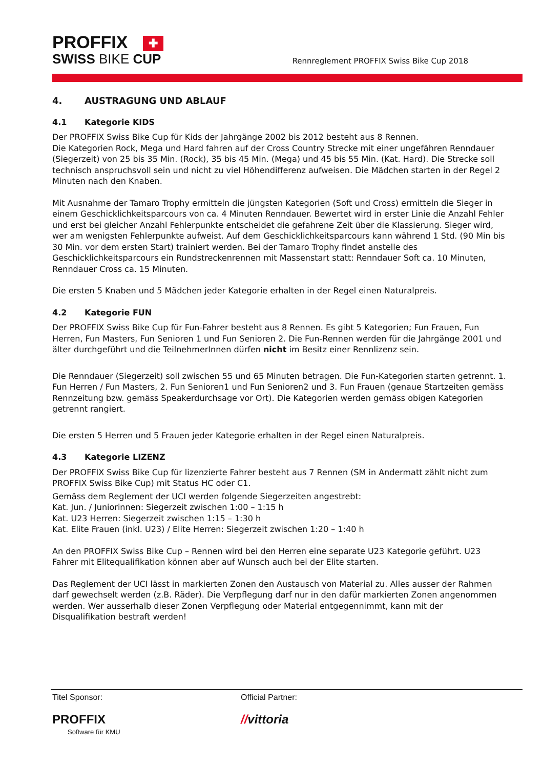PROFFIX ✚
SWISS BIKE CUP
Rennreglement PROFFIX Swiss Bike Cup 2018
4. AUSTRAGUNG UND ABLAUF
4.1 Kategorie KIDS
Der PROFFIX Swiss Bike Cup für Kids der Jahrgänge 2002 bis 2012 besteht aus 8 Rennen.
Die Kategorien Rock, Mega und Hard fahren auf der Cross Country Strecke mit einer ungefähren Renndauer (Siegerzeit) von 25 bis 35 Min. (Rock), 35 bis 45 Min. (Mega) und 45 bis 55 Min. (Kat. Hard). Die Strecke soll technisch anspruchsvoll sein und nicht zu viel Höhendifferenz aufweisen. Die Mädchen starten in der Regel 2 Minuten nach den Knaben.
Mit Ausnahme der Tamaro Trophy ermitteln die jüngsten Kategorien (Soft und Cross) ermitteln die Sieger in einem Geschicklichkeitsparcours von ca. 4 Minuten Renndauer. Bewertet wird in erster Linie die Anzahl Fehler und erst bei gleicher Anzahl Fehlerpunkte entscheidet die gefahrene Zeit über die Klassierung. Sieger wird, wer am wenigsten Fehlerpunkte aufweist. Auf dem Geschicklichkeitsparcours kann während 1 Std. (90 Min bis 30 Min. vor dem ersten Start) trainiert werden. Bei der Tamaro Trophy findet anstelle des Geschicklichkeitsparcours ein Rundstreckenrennen mit Massenstart statt: Renndauer Soft ca. 10 Minuten, Renndauer Cross ca. 15 Minuten.
Die ersten 5 Knaben und 5 Mädchen jeder Kategorie erhalten in der Regel einen Naturalpreis.
4.2 Kategorie FUN
Der PROFFIX Swiss Bike Cup für Fun-Fahrer besteht aus 8 Rennen. Es gibt 5 Kategorien; Fun Frauen, Fun Herren, Fun Masters, Fun Senioren 1 und Fun Senioren 2. Die Fun-Rennen werden für die Jahrgänge 2001 und älter durchgeführt und die TeilnehmerInnen dürfen nicht im Besitz einer Rennlizenz sein.
Die Renndauer (Siegerzeit) soll zwischen 55 und 65 Minuten betragen. Die Fun-Kategorien starten getrennt. 1. Fun Herren / Fun Masters, 2. Fun Senioren1 und Fun Senioren2 und 3. Fun Frauen (genaue Startzeiten gemäss Rennzeitung bzw. gemäss Speakerdurchsage vor Ort). Die Kategorien werden gemäss obigen Kategorien getrennt rangiert.
Die ersten 5 Herren und 5 Frauen jeder Kategorie erhalten in der Regel einen Naturalpreis.
4.3 Kategorie LIZENZ
Der PROFFIX Swiss Bike Cup für lizenzierte Fahrer besteht aus 7 Rennen (SM in Andermatt zählt nicht zum PROFFIX Swiss Bike Cup) mit Status HC oder C1.
Gemäss dem Reglement der UCI werden folgende Siegerzeiten angestrebt:
Kat. Jun. / Juniorinnen: Siegerzeit zwischen 1:00 – 1:15 h
Kat. U23 Herren: Siegerzeit zwischen 1:15 – 1:30 h
Kat. Elite Frauen (inkl. U23) / Elite Herren: Siegerzeit zwischen 1:20 – 1:40 h
An den PROFFIX Swiss Bike Cup – Rennen wird bei den Herren eine separate U23 Kategorie geführt. U23 Fahrer mit Elitequalifikation können aber auf Wunsch auch bei der Elite starten.
Das Reglement der UCI lässt in markierten Zonen den Austausch von Material zu. Alles ausser der Rahmen darf gewechselt werden (z.B. Räder). Die Verpflegung darf nur in den dafür markierten Zonen angenommen werden. Wer ausserhalb dieser Zonen Verpflegung oder Material entgegennimmt, kann mit der Disqualifikation bestraft werden!
Titel Sponsor:
PROFFIX
Software für KMU
Official Partner:
//vittoria